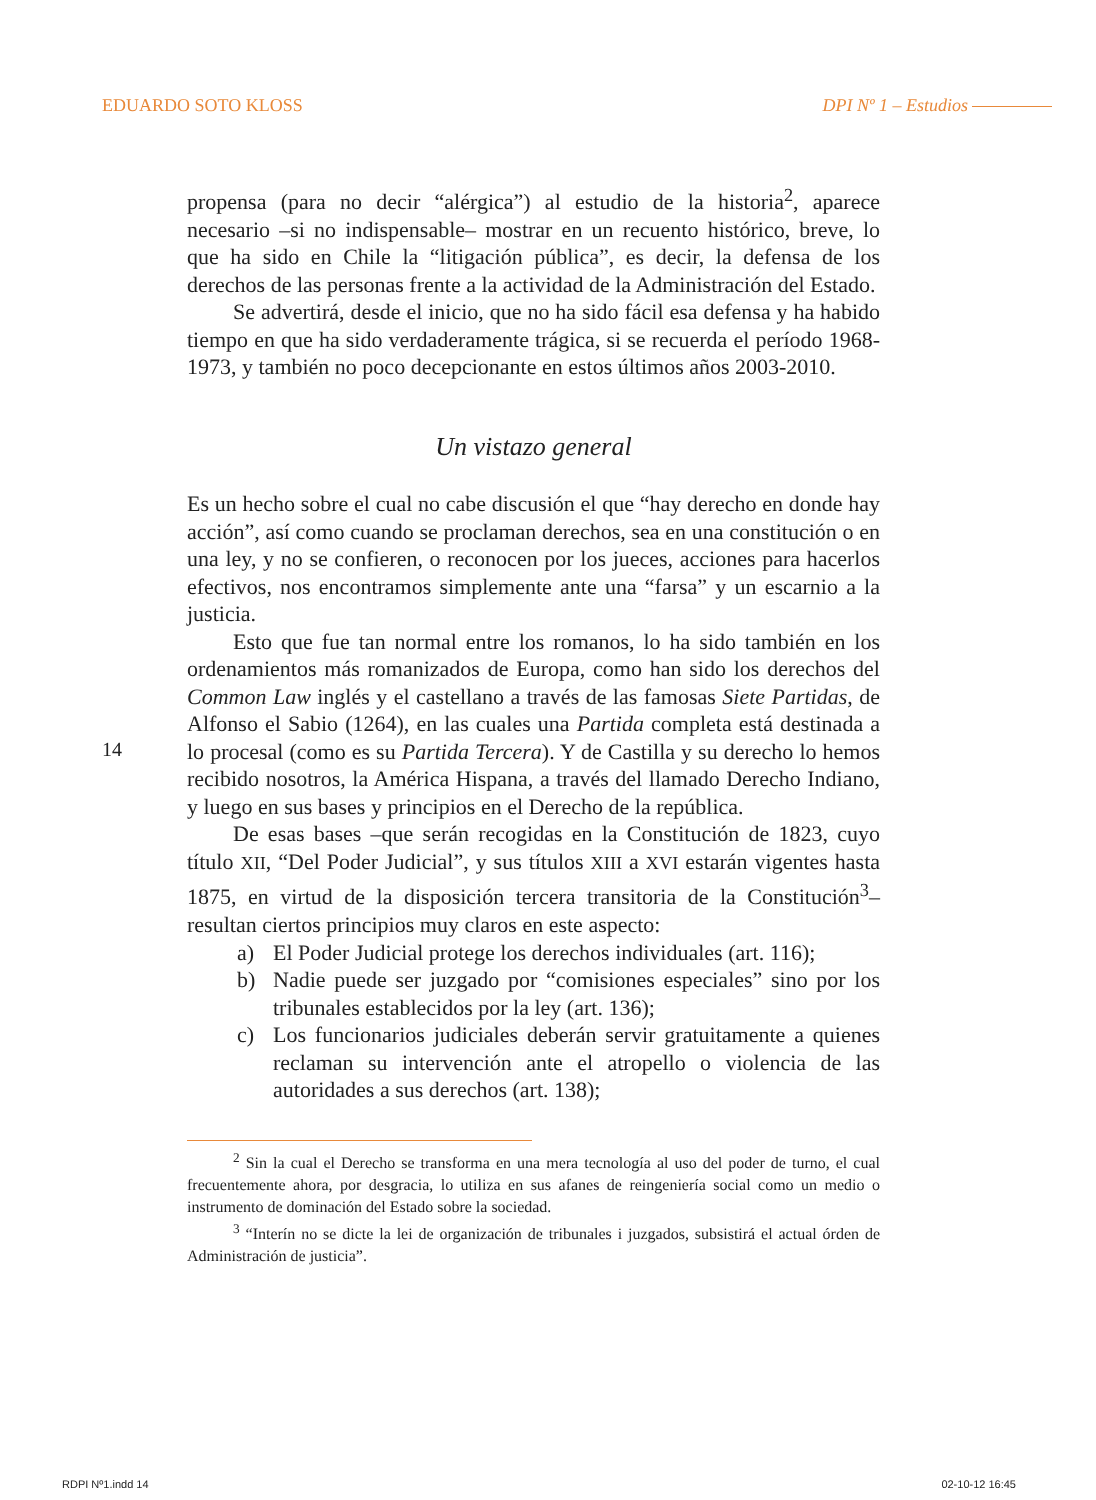EDUARDO SOTO KLOSS DPI Nº 1 – Estudios
14
propensa (para no decir “alérgica”) al estudio de la historia<sup>2</sup>, aparece necesario –si no indispensable– mostrar en un recuento histórico, breve, lo que ha sido en Chile la “litigación pública”, es decir, la defensa de los derechos de las personas frente a la actividad de la Administración del Estado.
Se advertirá, desde el inicio, que no ha sido fácil esa defensa y ha habido tiempo en que ha sido verdaderamente trágica, si se recuerda el período 1968-1973, y también no poco decepcionante en estos últimos años 2003-2010.
Un vistazo general
Es un hecho sobre el cual no cabe discusión el que “hay derecho en donde hay acción”, así como cuando se proclaman derechos, sea en una constitución o en una ley, y no se confieren, o reconocen por los jueces, acciones para hacerlos efectivos, nos encontramos simplemente ante una “farsa” y un escarnio a la justicia.
Esto que fue tan normal entre los romanos, lo ha sido también en los ordenamientos más romanizados de Europa, como han sido los derechos del Common Law inglés y el castellano a través de las famosas Siete Partidas, de Alfonso el Sabio (1264), en las cuales una Partida completa está destinada a lo procesal (como es su Partida Tercera). Y de Castilla y su derecho lo hemos recibido nosotros, la América Hispana, a través del llamado Derecho Indiano, y luego en sus bases y principios en el Derecho de la república.
De esas bases –que serán recogidas en la Constitución de 1823, cuyo título XII, “Del Poder Judicial”, y sus títulos XIII a XVI estarán vigentes hasta 1875, en virtud de la disposición tercera transitoria de la Constitución<sup>3</sup>– resultan ciertos principios muy claros en este aspecto:
a) El Poder Judicial protege los derechos individuales (art. 116);
b) Nadie puede ser juzgado por “comisiones especiales” sino por los tribunales establecidos por la ley (art. 136);
c) Los funcionarios judiciales deberán servir gratuitamente a quienes reclaman su intervención ante el atropello o violencia de las autoridades a sus derechos (art. 138);
<sup>2</sup> Sin la cual el Derecho se transforma en una mera tecnología al uso del poder de turno, el cual frecuentemente ahora, por desgracia, lo utiliza en sus afanes de reingeniería social como un medio o instrumento de dominación del Estado sobre la sociedad.
<sup>3</sup> “Interín no se dicte la lei de organización de tribunales i juzgados, subsistirá el actual órden de Administración de justicia”.
RDPI Nº1.indd 14 02-10-12 16:45